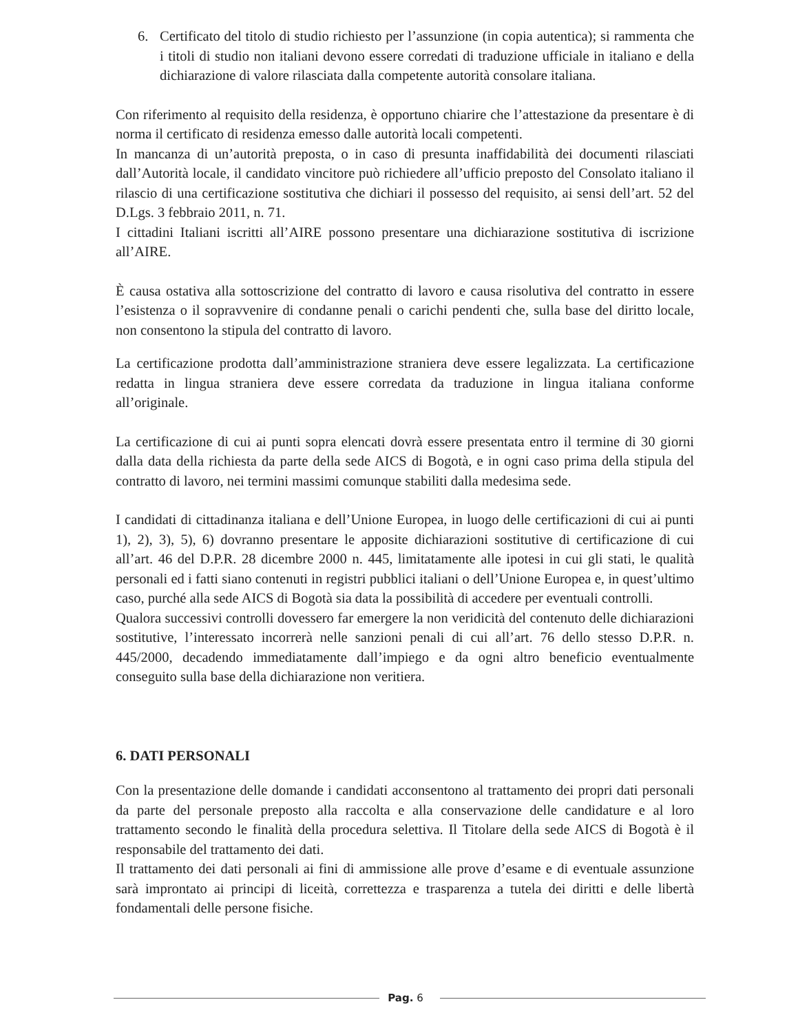6. Certificato del titolo di studio richiesto per l’assunzione (in copia autentica); si rammenta che i titoli di studio non italiani devono essere corredati di traduzione ufficiale in italiano e della dichiarazione di valore rilasciata dalla competente autorità consolare italiana.
Con riferimento al requisito della residenza, è opportuno chiarire che l’attestazione da presentare è di norma il certificato di residenza emesso dalle autorità locali competenti.
In mancanza di un’autorità preposta, o in caso di presunta inaffidabilità dei documenti rilasciati dall’Autorità locale, il candidato vincitore può richiedere all’ufficio preposto del Consolato italiano il rilascio di una certificazione sostitutiva che dichiari il possesso del requisito, ai sensi dell’art. 52 del D.Lgs. 3 febbraio 2011, n. 71.
I cittadini Italiani iscritti all’AIRE possono presentare una dichiarazione sostitutiva di iscrizione all’AIRE.
È causa ostativa alla sottoscrizione del contratto di lavoro e causa risolutiva del contratto in essere l’esistenza o il sopravvenire di condanne penali o carichi pendenti che, sulla base del diritto locale, non consentono la stipula del contratto di lavoro.
La certificazione prodotta dall’amministrazione straniera deve essere legalizzata. La certificazione redatta in lingua straniera deve essere corredata da traduzione in lingua italiana conforme all’originale.
La certificazione di cui ai punti sopra elencati dovrà essere presentata entro il termine di 30 giorni dalla data della richiesta da parte della sede AICS di Bogotà, e in ogni caso prima della stipula del contratto di lavoro, nei termini massimi comunque stabiliti dalla medesima sede.
I candidati di cittadinanza italiana e dell’Unione Europea, in luogo delle certificazioni di cui ai punti 1), 2), 3), 5), 6) dovranno presentare le apposite dichiarazioni sostitutive di certificazione di cui all’art. 46 del D.P.R. 28 dicembre 2000 n. 445, limitatamente alle ipotesi in cui gli stati, le qualità personali ed i fatti siano contenuti in registri pubblici italiani o dell’Unione Europea e, in quest’ultimo caso, purché alla sede AICS di Bogotà sia data la possibilità di accedere per eventuali controlli.
Qualora successivi controlli dovessero far emergere la non veridicità del contenuto delle dichiarazioni sostitutive, l’interessato incorrerà nelle sanzioni penali di cui all’art. 76 dello stesso D.P.R. n. 445/2000, decadendo immediatamente dall’impiego e da ogni altro beneficio eventualmente conseguito sulla base della dichiarazione non veritiera.
6. DATI PERSONALI
Con la presentazione delle domande i candidati acconsentono al trattamento dei propri dati personali da parte del personale preposto alla raccolta e alla conservazione delle candidature e al loro trattamento secondo le finalità della procedura selettiva. Il Titolare della sede AICS di Bogotà è il responsabile del trattamento dei dati.
Il trattamento dei dati personali ai fini di ammissione alle prove d’esame e di eventuale assunzione sarà improntato ai principi di liceità, correttezza e trasparenza a tutela dei diritti e delle libertà fondamentali delle persone fisiche.
Pag. 6